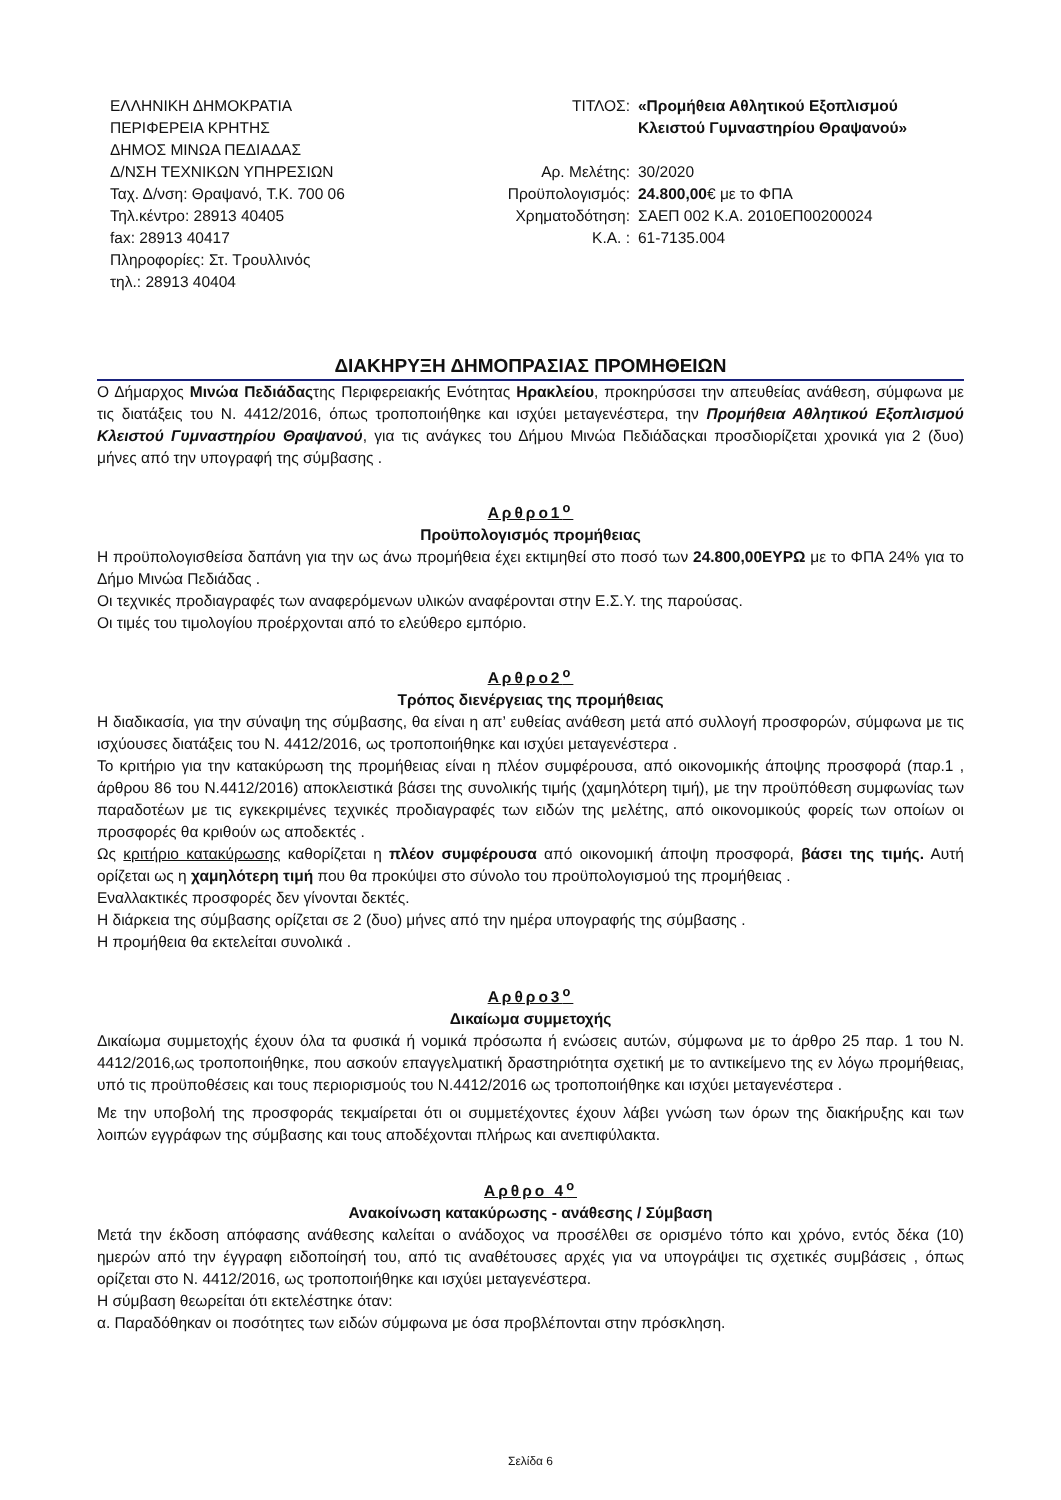ΕΛΛΗΝΙΚΗ ΔΗΜΟΚΡΑΤΙΑ
ΠΕΡΙΦΕΡΕΙΑ ΚΡΗΤΗΣ
ΔΗΜΟΣ ΜΙΝΩΑ ΠΕΔΙΑΔΑΣ
Δ/ΝΣΗ ΤΕΧΝΙΚΩΝ ΥΠΗΡΕΣΙΩΝ
Ταχ. Δ/νση: Θραψανό, Τ.Κ. 700 06
Τηλ.κέντρο: 28913 40405
fax: 28913 40417
Πληροφορίες: Στ. Τρουλλινός
τηλ.: 28913 40404
| ΤΙΤΛΟΣ: | «Προμήθεια Αθλητικού Εξοπλισμού Κλειστού Γυμναστηρίου Θραψανού» |
| Αρ. Μελέτης: | 30/2020 |
| Προϋπολογισμός: | 24.800,00 € με το ΦΠΑ |
| Χρηματοδότηση: | ΣΑΕΠ 002 Κ.Α. 2010ΕΠ00200024 |
| Κ.Α. : | 61-7135.004 |
ΔΙΑΚΗΡΥΞΗ ΔΗΜΟΠΡΑΣΙΑΣ ΠΡΟΜΗΘΕΙΩΝ
Ο Δήμαρχος Μινώα Πεδιάδαςτης Περιφερειακής Ενότητας Ηρακλείου, προκηρύσσει την απευθείας ανάθεση, σύμφωνα με τις διατάξεις του Ν. 4412/2016, όπως τροποποιήθηκε και ισχύει μεταγενέστερα, την Προμήθεια Αθλητικού Εξοπλισμού Κλειστού Γυμναστηρίου Θραψανού, για τις ανάγκες του Δήμου Μινώα Πεδιάδαςκαι προσδιορίζεται χρονικά για 2 (δυο) μήνες από την υπογραφή της σύμβασης .
Αρθρο1<sup>ο</sup>
Προϋπολογισμός προμήθειας
Η προϋπολογισθείσα δαπάνη για την ως άνω προμήθεια έχει εκτιμηθεί στο ποσό των 24.800,00ΕΥΡΩ με το ΦΠΑ 24% για το Δήμο Μινώα Πεδιάδας .
Οι τεχνικές προδιαγραφές των αναφερόμενων υλικών αναφέρονται στην Ε.Σ.Υ. της παρούσας.
Οι τιμές του τιμολογίου προέρχονται από το ελεύθερο εμπόριο.
Αρθρο2<sup>ο</sup>
Τρόπος διενέργειας της προμήθειας
Η διαδικασία, για την σύναψη της σύμβασης, θα είναι η απ’ ευθείας ανάθεση μετά από συλλογή προσφορών, σύμφωνα με τις ισχύουσες διατάξεις του Ν. 4412/2016, ως τροποποιήθηκε και ισχύει μεταγενέστερα .
Το κριτήριο για την κατακύρωση της προμήθειας είναι η πλέον συμφέρουσα, από οικονομικής άποψης προσφορά (παρ.1 , άρθρου 86 του Ν.4412/2016) αποκλειστικά βάσει της συνολικής τιμής (χαμηλότερη τιμή), με την προϋπόθεση συμφωνίας των παραδοτέων με τις εγκεκριμένες τεχνικές προδιαγραφές των ειδών της μελέτης, από οικονομικούς φορείς των οποίων οι προσφορές θα κριθούν ως αποδεκτές .
Ως κριτήριο κατακύρωσης καθορίζεται η πλέον συμφέρουσα από οικονομική άποψη προσφορά, βάσει της τιμής. Αυτή ορίζεται ως η χαμηλότερη τιμή που θα προκύψει στο σύνολο του προϋπολογισμού της προμήθειας .
Εναλλακτικές προσφορές δεν γίνονται δεκτές.
Η διάρκεια της σύμβασης ορίζεται σε 2 (δυο) μήνες από την ημέρα υπογραφής της σύμβασης .
Η προμήθεια θα εκτελείται συνολικά .
Αρθρο3<sup>ο</sup>
Δικαίωμα συμμετοχής
Δικαίωμα συμμετοχής έχουν όλα τα φυσικά ή νομικά πρόσωπα ή ενώσεις αυτών, σύμφωνα με το άρθρο 25 παρ. 1 του Ν. 4412/2016,ως τροποποιήθηκε, που ασκούν επαγγελματική δραστηριότητα σχετική με το αντικείμενο της εν λόγω προμήθειας, υπό τις προϋποθέσεις και τους περιορισμούς του Ν.4412/2016 ως τροποποιήθηκε και ισχύει μεταγενέστερα .
Με την υποβολή της προσφοράς τεκμαίρεται ότι οι συμμετέχοντες έχουν λάβει γνώση των όρων της διακήρυξης και των λοιπών εγγράφων της σύμβασης και τους αποδέχονται πλήρως και ανεπιφύλακτα.
Αρθρο 4<sup>ο</sup>
Ανακοίνωση κατακύρωσης - ανάθεσης / Σύμβαση
Μετά την έκδοση απόφασης ανάθεσης καλείται ο ανάδοχος να προσέλθει σε ορισμένο τόπο και χρόνο, εντός δέκα (10) ημερών από την έγγραφη ειδοποίησή του, από τις αναθέτουσες αρχές για να υπογράψει τις σχετικές συμβάσεις , όπως ορίζεται στο Ν. 4412/2016, ως τροποποιήθηκε και ισχύει μεταγενέστερα.
Η σύμβαση θεωρείται ότι εκτελέστηκε όταν:
α. Παραδόθηκαν οι ποσότητες των ειδών σύμφωνα με όσα προβλέπονται στην πρόσκληση.
Σελίδα 6